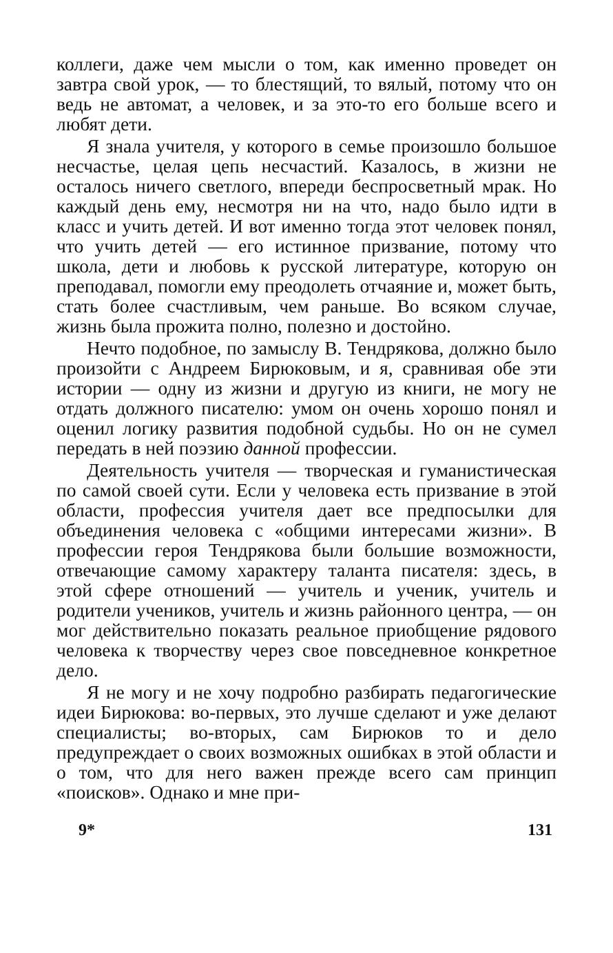коллеги, даже чем мысли о том, как именно проведет он завтра свой урок, — то блестящий, то вялый, потому что он ведь не автомат, а человек, и за это-то его больше всего и любят дети.
Я знала учителя, у которого в семье произошло большое несчастье, целая цепь несчастий. Казалось, в жизни не осталось ничего светлого, впереди беспросветный мрак. Но каждый день ему, несмотря ни на что, надо было идти в класс и учить детей. И вот именно тогда этот человек понял, что учить детей — его истинное призвание, потому что школа, дети и любовь к русской литературе, которую он преподавал, помогли ему преодолеть отчаяние и, может быть, стать более счастливым, чем раньше. Во всяком случае, жизнь была прожита полно, полезно и достойно.
Нечто подобное, по замыслу В. Тендрякова, должно было произойти с Андреем Бирюковым, и я, сравнивая обе эти истории — одну из жизни и другую из книги, не могу не отдать должного писателю: умом он очень хорошо понял и оценил логику развития подобной судьбы. Но он не сумел передать в ней поэзию данной профессии.
Деятельность учителя — творческая и гуманистическая по самой своей сути. Если у человека есть призвание в этой области, профессия учителя дает все предпосылки для объединения человека с «общими интересами жизни». В профессии героя Тендрякова были большие возможности, отвечающие самому характеру таланта писателя: здесь, в этой сфере отношений — учитель и ученик, учитель и родители учеников, учитель и жизнь районного центра, — он мог действительно показать реальное приобщение рядового человека к творчеству через свое повседневное конкретное дело.
Я не могу и не хочу подробно разбирать педагогические идеи Бирюкова: во-первых, это лучше сделают и уже делают специалисты; во-вторых, сам Бирюков то и дело предупреждает о своих возможных ошибках в этой области и о том, что для него важен прежде всего сам принцип «поисков». Однако и мне при-
9* 131